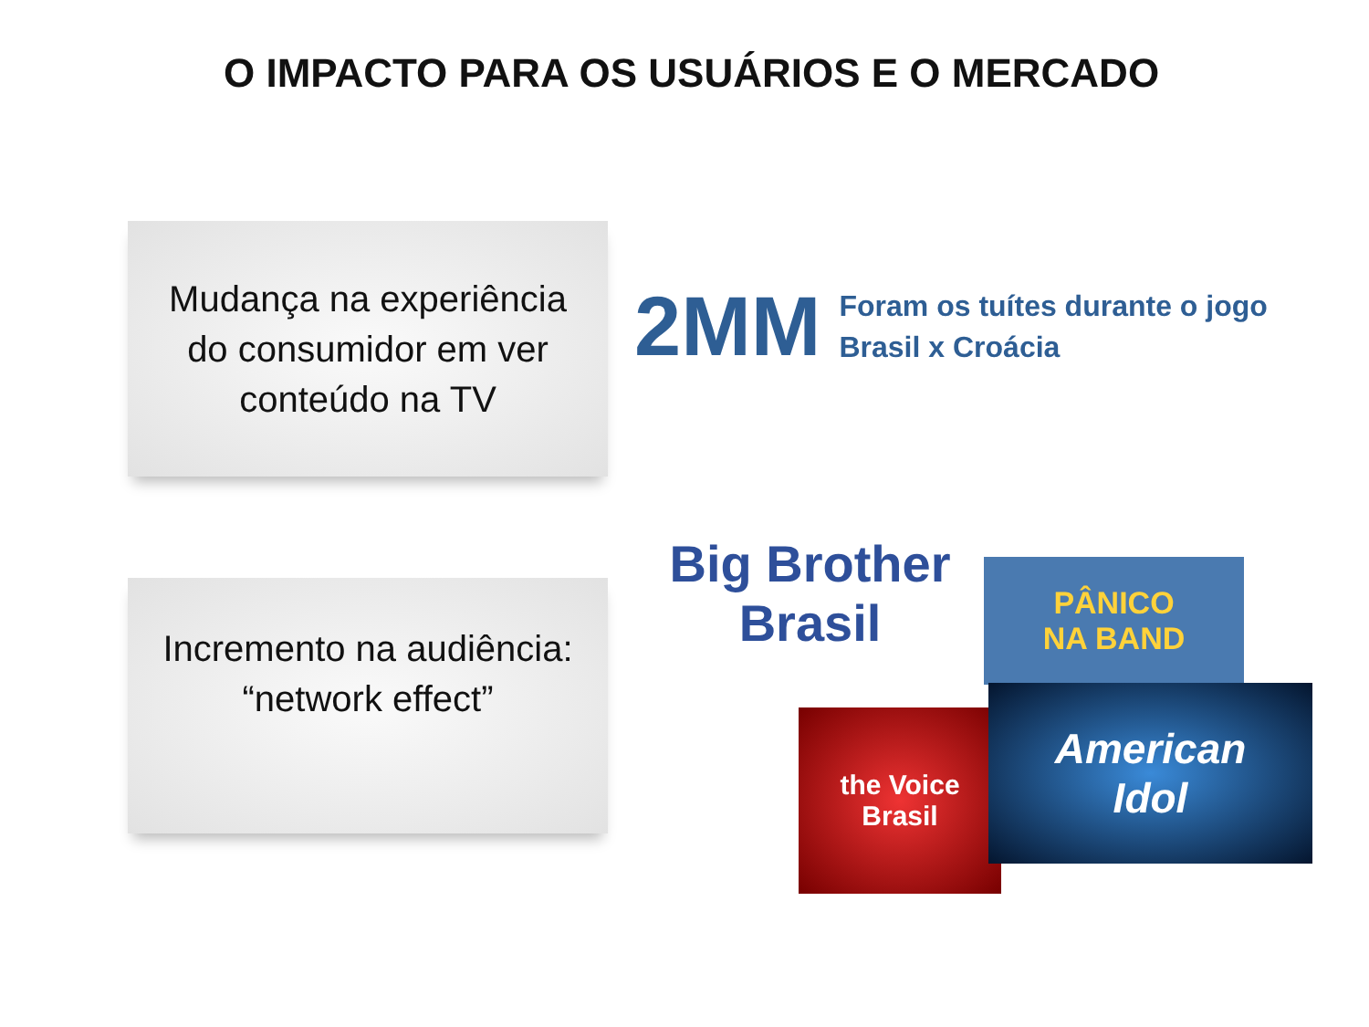O IMPACTO PARA OS USUÁRIOS E O MERCADO
Mudança na experiência
do consumidor em ver
conteúdo na TV
2MM
Foram os tuítes durante o jogo
Brasil x Croácia
Incremento na audiência:
“network effect”
Big Brother
Brasil
PÂNICO
NA BAND
the Voice
Brasil
American
Idol